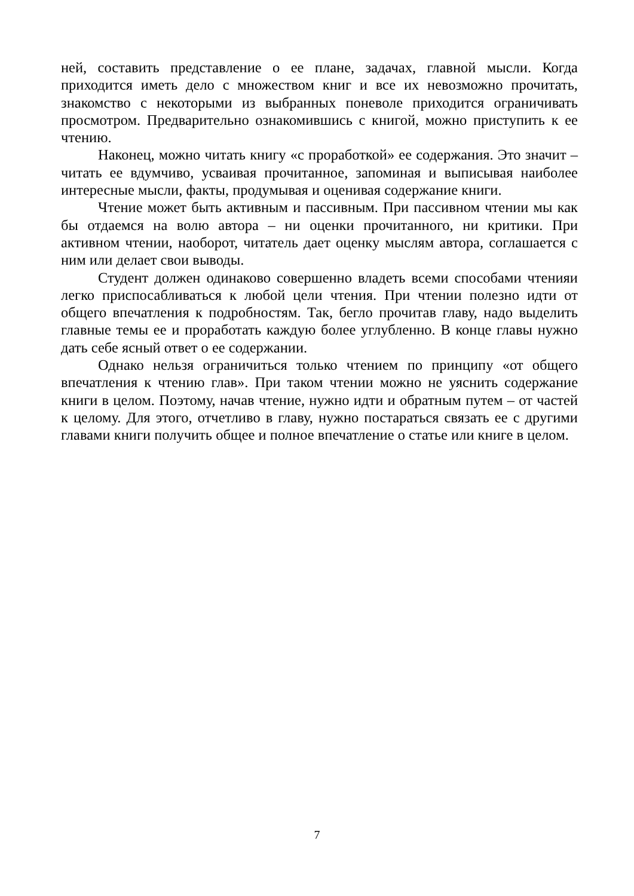ней, составить представление о ее плане, задачах, главной мысли. Когда приходится иметь дело с множеством книг и все их невозможно прочитать, знакомство с некоторыми из выбранных поневоле приходится ограничивать просмотром. Предварительно ознакомившись с книгой, можно приступить к ее чтению.
Наконец, можно читать книгу «с проработкой» ее содержания. Это значит – читать ее вдумчиво, усваивая прочитанное, запоминая и выписывая наиболее интересные мысли, факты, продумывая и оценивая содержание книги.
Чтение может быть активным и пассивным. При пассивном чтении мы как бы отдаемся на волю автора – ни оценки прочитанного, ни критики. При активном чтении, наоборот, читатель дает оценку мыслям автора, соглашается с ним или делает свои выводы.
Студент должен одинаково совершенно владеть всеми способами чтенияи легко приспосабливаться к любой цели чтения. При чтении полезно идти от общего впечатления к подробностям. Так, бегло прочитав главу, надо выделить главные темы ее и проработать каждую более углубленно. В конце главы нужно дать себе ясный ответ о ее содержании.
Однако нельзя ограничиться только чтением по принципу «от общего впечатления к чтению глав». При таком чтении можно не уяснить содержание книги в целом. Поэтому, начав чтение, нужно идти и обратным путем – от частей к целому. Для этого, отчетливо в главу, нужно постараться связать ее с другими главами книги получить общее и полное впечатление о статье или книге в целом.
7